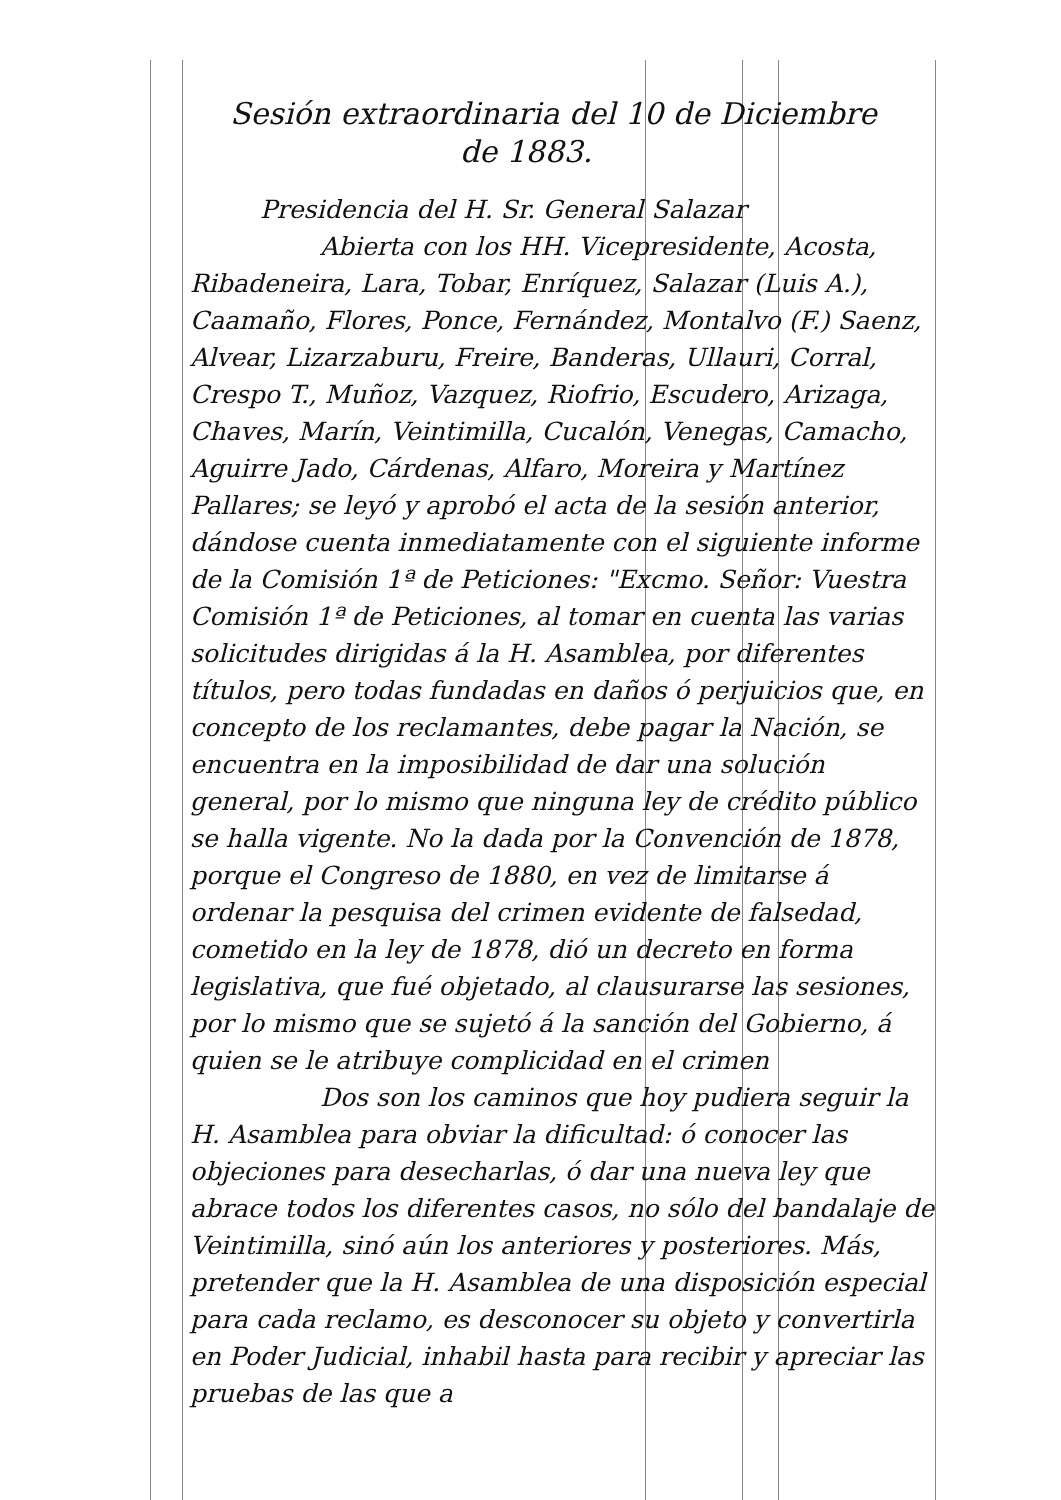Sesión extraordinaria del 10 de Diciembre
de 1883.
Presidencia del H. Sr. General Salazar
Abierta con los HH. Vicepresidente, Acosta, Ribadeneira, Lara, Tobar, Enríquez, Salazar (Luis A.), Caamaño, Flores, Ponce, Fernández, Montalvo (F.) Saenz, Alvear, Lizarzaburu, Freire, Banderas, Ullauri, Corral, Crespo T., Muñoz, Vazquez, Riofrio, Escudero, Arizaga, Chaves, Marín, Veintimilla, Cucalón, Venegas, Camacho, Aguirre Jado, Cárdenas, Alfaro, Moreira y Martínez Pallares; se leyó y aprobó el acta de la sesión anterior, dándose cuenta inmediatamente con el siguiente informe de la Comisión 1ª de Peticiones: "Excmo. Señor: Vuestra Comisión 1ª de Peticiones, al tomar en cuenta las varias solicitudes dirigidas á la H. Asamblea, por diferentes títulos, pero todas fundadas en daños ó perjuicios que, en concepto de los reclamantes, debe pagar la Nación, se encuentra en la imposibilidad de dar una solución general, por lo mismo que ninguna ley de crédito público se halla vigente. No la dada por la Convención de 1878, porque el Congreso de 1880, en vez de limitarse á ordenar la pesquisa del crimen evidente de falsedad, cometido en la ley de 1878, dió un decreto en forma legislativa, que fué objetado, al clausurarse las sesiones, por lo mismo que se sujetó á la sanción del Gobierno, á quien se le atribuye complicidad en el crimen
Dos son los caminos que hoy pudiera seguir la H. Asamblea para obviar la dificultad: ó conocer las objeciones para desecharlas, ó dar una nueva ley que abrace todos los diferentes casos, no sólo del bandalaje de Veintimilla, sinó aún los anteriores y posteriores. Más, pretender que la H. Asamblea de una disposición especial para cada reclamo, es desconocer su objeto y convertirla en Poder Judicial, inhabil hasta para recibir y apreciar las pruebas de las que a